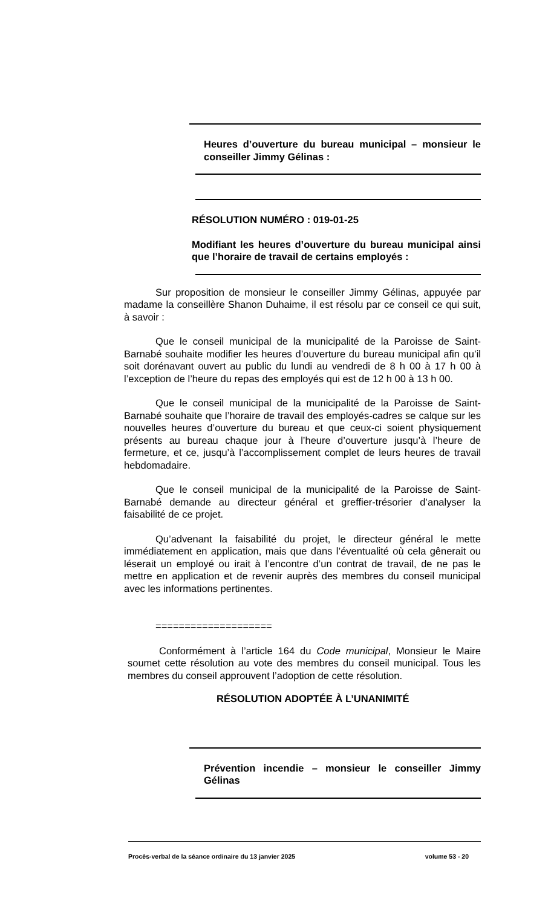Heures d’ouverture du bureau municipal – monsieur le conseiller Jimmy Gélinas :
RÉSOLUTION NUMÉRO : 019-01-25
Modifiant les heures d’ouverture du bureau municipal ainsi que l’horaire de travail de certains employés :
Sur proposition de monsieur le conseiller Jimmy Gélinas, appuyée par madame la conseillère Shanon Duhaime, il est résolu par ce conseil ce qui suit, à savoir :
Que le conseil municipal de la municipalité de la Paroisse de Saint-Barnabé souhaite modifier les heures d’ouverture du bureau municipal afin qu’il soit dorénavant ouvert au public du lundi au vendredi de 8 h 00 à 17 h 00 à l’exception de l’heure du repas des employés qui est de 12 h 00 à 13 h 00.
Que le conseil municipal de la municipalité de la Paroisse de Saint-Barnabé souhaite que l’horaire de travail des employés-cadres se calque sur les nouvelles heures d’ouverture du bureau et que ceux-ci soient physiquement présents au bureau chaque jour à l’heure d’ouverture jusqu’à l’heure de fermeture, et ce, jusqu’à l’accomplissement complet de leurs heures de travail hebdomadaire.
Que le conseil municipal de la municipalité de la Paroisse de Saint-Barnabé demande au directeur général et greffier-trésorier d’analyser la faisabilité de ce projet.
Qu’advenant la faisabilité du projet, le directeur général le mette immédiatement en application, mais que dans l’éventualité où cela gênerait ou léserait un employé ou irait à l’encontre d’un contrat de travail, de ne pas le mettre en application et de revenir auprès des membres du conseil municipal avec les informations pertinentes.
====================
Conformément à l’article 164 du Code municipal, Monsieur le Maire soumet cette résolution au vote des membres du conseil municipal. Tous les membres du conseil approuvent l’adoption de cette résolution.
RÉSOLUTION ADOPTÉE À L’UNANIMITÉ
Prévention incendie – monsieur le conseiller Jimmy Gélinas
Procès-verbal de la séance ordinaire du 13 janvier 2025 volume 53 - 20